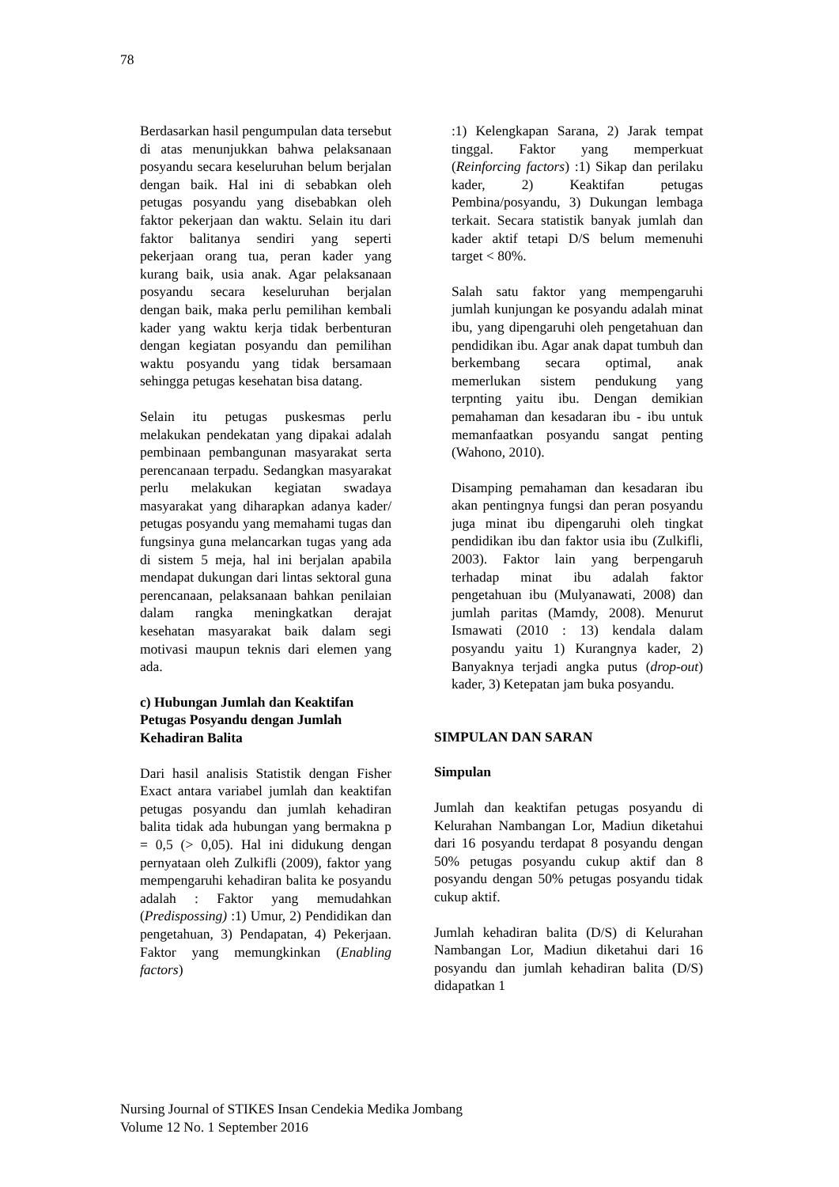78
Berdasarkan hasil pengumpulan data tersebut di atas menunjukkan bahwa pelaksanaan posyandu secara keseluruhan belum berjalan dengan baik. Hal ini di sebabkan oleh petugas posyandu yang disebabkan oleh faktor pekerjaan dan waktu. Selain itu dari faktor balitanya sendiri yang seperti pekerjaan orang tua, peran kader yang kurang baik, usia anak. Agar pelaksanaan posyandu secara keseluruhan berjalan dengan baik, maka perlu pemilihan kembali kader yang waktu kerja tidak berbenturan dengan kegiatan posyandu dan pemilihan waktu posyandu yang tidak bersamaan sehingga petugas kesehatan bisa datang.
Selain itu petugas puskesmas perlu melakukan pendekatan yang dipakai adalah pembinaan pembangunan masyarakat serta perencanaan terpadu. Sedangkan masyarakat perlu melakukan kegiatan swadaya masyarakat yang diharapkan adanya kader/ petugas posyandu yang memahami tugas dan fungsinya guna melancarkan tugas yang ada di sistem 5 meja, hal ini berjalan apabila mendapat dukungan dari lintas sektoral guna perencanaan, pelaksanaan bahkan penilaian dalam rangka meningkatkan derajat kesehatan masyarakat baik dalam segi motivasi maupun teknis dari elemen yang ada.
c) Hubungan Jumlah dan Keaktifan Petugas Posyandu dengan Jumlah Kehadiran Balita
Dari hasil analisis Statistik dengan Fisher Exact antara variabel jumlah dan keaktifan petugas posyandu dan jumlah kehadiran balita tidak ada hubungan yang bermakna p = 0,5 (> 0,05). Hal ini didukung dengan pernyataan oleh Zulkifli (2009), faktor yang mempengaruhi kehadiran balita ke posyandu adalah : Faktor yang memudahkan (Predispossing) :1) Umur, 2) Pendidikan dan pengetahuan, 3) Pendapatan, 4) Pekerjaan. Faktor yang memungkinkan (Enabling factors)
:1) Kelengkapan Sarana, 2) Jarak tempat tinggal. Faktor yang memperkuat (Reinforcing factors) :1) Sikap dan perilaku kader, 2) Keaktifan petugas Pembina/posyandu, 3) Dukungan lembaga terkait. Secara statistik banyak jumlah dan kader aktif tetapi D/S belum memenuhi target < 80%.
Salah satu faktor yang mempengaruhi jumlah kunjungan ke posyandu adalah minat ibu, yang dipengaruhi oleh pengetahuan dan pendidikan ibu. Agar anak dapat tumbuh dan berkembang secara optimal, anak memerlukan sistem pendukung yang terpnting yaitu ibu. Dengan demikian pemahaman dan kesadaran ibu - ibu untuk memanfaatkan posyandu sangat penting (Wahono, 2010).
Disamping pemahaman dan kesadaran ibu akan pentingnya fungsi dan peran posyandu juga minat ibu dipengaruhi oleh tingkat pendidikan ibu dan faktor usia ibu (Zulkifli, 2003). Faktor lain yang berpengaruh terhadap minat ibu adalah faktor pengetahuan ibu (Mulyanawati, 2008) dan jumlah paritas (Mamdy, 2008). Menurut Ismawati (2010 : 13) kendala dalam posyandu yaitu 1) Kurangnya kader, 2) Banyaknya terjadi angka putus (drop-out) kader, 3) Ketepatan jam buka posyandu.
SIMPULAN DAN SARAN
Simpulan
Jumlah dan keaktifan petugas posyandu di Kelurahan Nambangan Lor, Madiun diketahui dari 16 posyandu terdapat 8 posyandu dengan 50% petugas posyandu cukup aktif dan 8 posyandu dengan 50% petugas posyandu tidak cukup aktif.
Jumlah kehadiran balita (D/S) di Kelurahan Nambangan Lor, Madiun diketahui dari 16 posyandu dan jumlah kehadiran balita (D/S) didapatkan 1
Nursing Journal of STIKES Insan Cendekia Medika Jombang
Volume 12 No. 1 September 2016